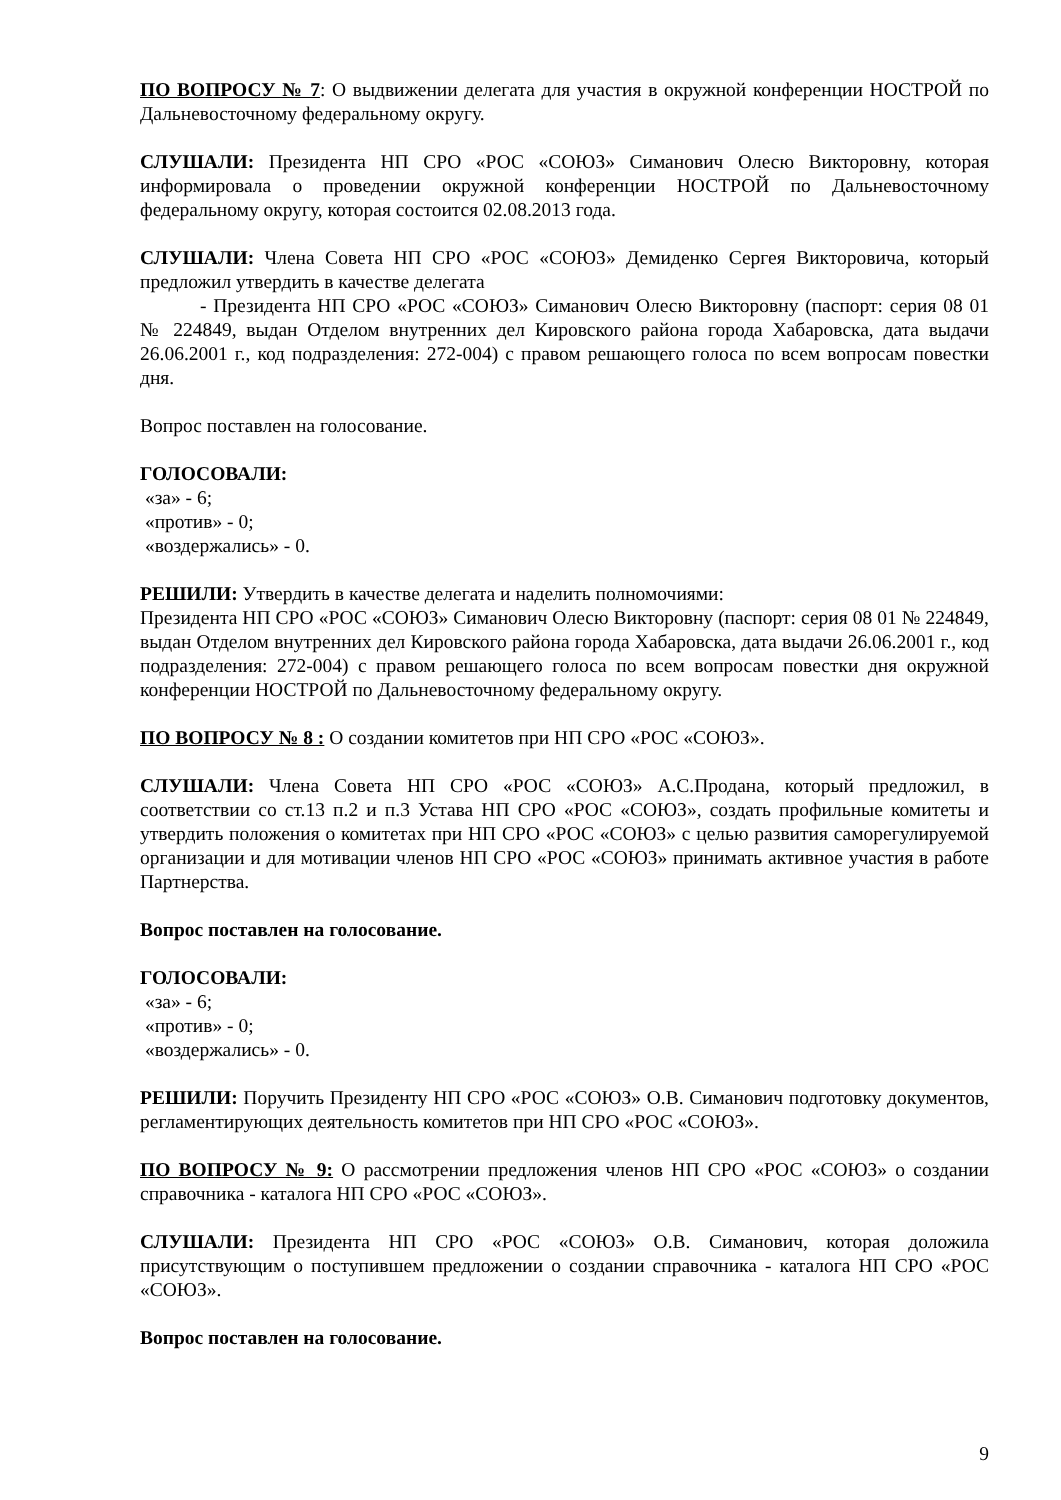ПО ВОПРОСУ № 7: О выдвижении делегата для участия в окружной конференции НОСТРОЙ по Дальневосточному федеральному округу.
СЛУШАЛИ: Президента НП СРО «РОС «СОЮЗ» Симанович Олесю Викторовну, которая информировала о проведении окружной конференции НОСТРОЙ по Дальневосточному федеральному округу, которая состоится 02.08.2013 года.
СЛУШАЛИ: Члена Совета НП СРО «РОС «СОЮЗ» Демиденко Сергея Викторовича, который предложил утвердить в качестве делегата
- Президента НП СРО «РОС «СОЮЗ» Симанович Олесю Викторовну (паспорт: серия 08 01 № 224849, выдан Отделом внутренних дел Кировского района города Хабаровска, дата выдачи 26.06.2001 г., код подразделения: 272-004) с правом решающего голоса по всем вопросам повестки дня.
Вопрос поставлен на голосование.
ГОЛОСОВАЛИ:
«за» - 6;
«против» - 0;
«воздержались» - 0.
РЕШИЛИ: Утвердить в качестве делегата и наделить полномочиями:
Президента НП СРО «РОС «СОЮЗ» Симанович Олесю Викторовну (паспорт: серия 08 01 № 224849, выдан Отделом внутренних дел Кировского района города Хабаровска, дата выдачи 26.06.2001 г., код подразделения: 272-004) с правом решающего голоса по всем вопросам повестки дня окружной конференции НОСТРОЙ по Дальневосточному федеральному округу.
ПО ВОПРОСУ № 8 : О создании комитетов при НП СРО «РОС «СОЮЗ».
СЛУШАЛИ: Члена Совета НП СРО «РОС «СОЮЗ» А.С.Продана, который предложил, в соответствии со ст.13 п.2 и п.3 Устава НП СРО «РОС «СОЮЗ», создать профильные комитеты и утвердить положения о комитетах при НП СРО «РОС «СОЮЗ» с целью развития саморегулируемой организации и для мотивации членов НП СРО «РОС «СОЮЗ» принимать активное участия в работе Партнерства.
Вопрос поставлен на голосование.
ГОЛОСОВАЛИ:
«за» - 6;
«против» - 0;
«воздержались» - 0.
РЕШИЛИ: Поручить Президенту НП СРО «РОС «СОЮЗ» О.В. Симанович подготовку документов, регламентирующих деятельность комитетов при НП СРО «РОС «СОЮЗ».
ПО ВОПРОСУ № 9: О рассмотрении предложения членов НП СРО «РОС «СОЮЗ» о создании справочника - каталога НП СРО «РОС «СОЮЗ».
СЛУШАЛИ: Президента НП СРО «РОС «СОЮЗ» О.В. Симанович, которая доложила присутствующим о поступившем предложении о создании справочника - каталога НП СРО «РОС «СОЮЗ».
Вопрос поставлен на голосование.
9